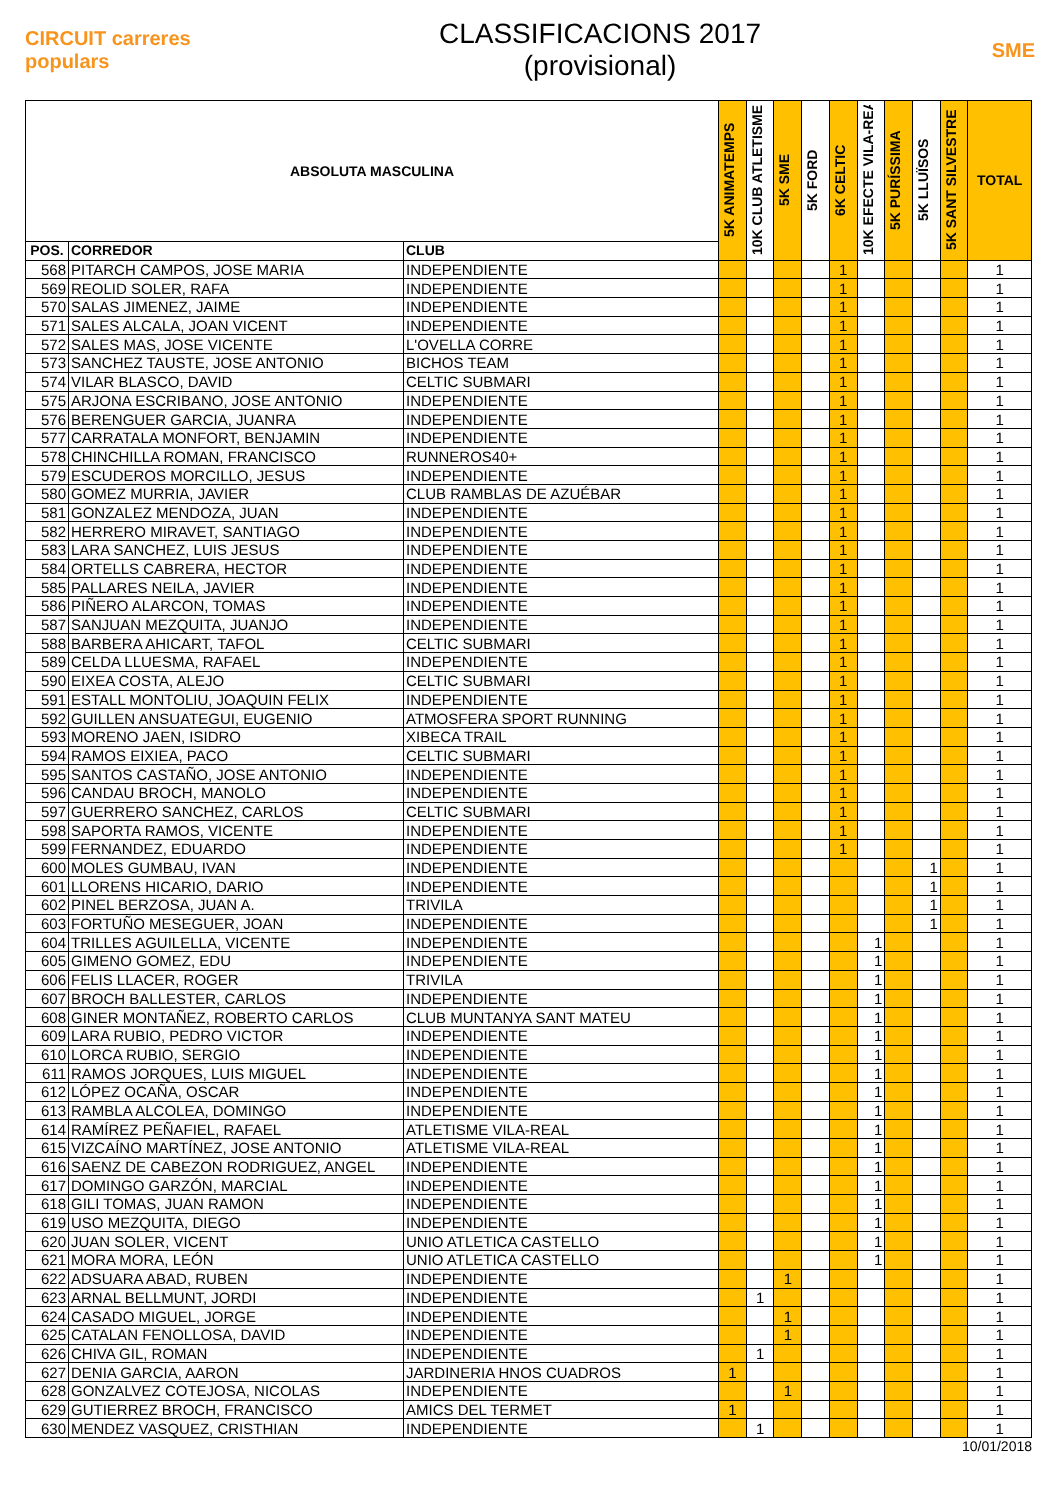CIRCUIT carreres populars
CLASSIFICACIONS 2017
(provisional)
SME
| ABSOLUTA MASCULINA | | | 5K ANIMATEMPS | 10K CLUB ATLETISME | 5K SME | 5K FORD | 6K CELTIC | 10K EFECTE VILA-REAL | 5K PURÍSSIMA | 5K LLUÏSOS | 5K SANT SILVESTRE | TOTAL |
| --- | --- | --- | --- | --- | --- | --- | --- | --- | --- | --- | --- | --- |
| POS. | CORREDOR | CLUB | | | | | | | | | | |
| 568 | PITARCH CAMPOS, JOSE MARIA | INDEPENDIENTE | | | | | 1 | | | | | 1 |
| 569 | REOLID SOLER, RAFA | INDEPENDIENTE | | | | | 1 | | | | | 1 |
| 570 | SALAS JIMENEZ, JAIME | INDEPENDIENTE | | | | | 1 | | | | | 1 |
| 571 | SALES ALCALA, JOAN VICENT | INDEPENDIENTE | | | | | 1 | | | | | 1 |
| 572 | SALES MAS, JOSE VICENTE | L'OVELLA CORRE | | | | | 1 | | | | | 1 |
| 573 | SANCHEZ TAUSTE, JOSE ANTONIO | BICHOS TEAM | | | | | 1 | | | | | 1 |
| 574 | VILAR BLASCO, DAVID | CELTIC SUBMARI | | | | | 1 | | | | | 1 |
| 575 | ARJONA ESCRIBANO, JOSE ANTONIO | INDEPENDIENTE | | | | | 1 | | | | | 1 |
| 576 | BERENGUER GARCIA, JUANRA | INDEPENDIENTE | | | | | 1 | | | | | 1 |
| 577 | CARRATALA MONFORT, BENJAMIN | INDEPENDIENTE | | | | | 1 | | | | | 1 |
| 578 | CHINCHILLA ROMAN, FRANCISCO | RUNNEROS40+ | | | | | 1 | | | | | 1 |
| 579 | ESCUDEROS MORCILLO, JESUS | INDEPENDIENTE | | | | | 1 | | | | | 1 |
| 580 | GOMEZ MURRIA, JAVIER | CLUB RAMBLAS DE AZUÉBAR | | | | | 1 | | | | | 1 |
| 581 | GONZALEZ MENDOZA, JUAN | INDEPENDIENTE | | | | | 1 | | | | | 1 |
| 582 | HERRERO MIRAVET, SANTIAGO | INDEPENDIENTE | | | | | 1 | | | | | 1 |
| 583 | LARA SANCHEZ, LUIS JESUS | INDEPENDIENTE | | | | | 1 | | | | | 1 |
| 584 | ORTELLS CABRERA, HECTOR | INDEPENDIENTE | | | | | 1 | | | | | 1 |
| 585 | PALLARES NEILA, JAVIER | INDEPENDIENTE | | | | | 1 | | | | | 1 |
| 586 | PIÑERO ALARCON, TOMAS | INDEPENDIENTE | | | | | 1 | | | | | 1 |
| 587 | SANJUAN MEZQUITA, JUANJO | INDEPENDIENTE | | | | | 1 | | | | | 1 |
| 588 | BARBERA AHICART, TAFOL | CELTIC SUBMARI | | | | | 1 | | | | | 1 |
| 589 | CELDA LLUESMA, RAFAEL | INDEPENDIENTE | | | | | 1 | | | | | 1 |
| 590 | EIXEA COSTA, ALEJO | CELTIC SUBMARI | | | | | 1 | | | | | 1 |
| 591 | ESTALL MONTOLIU, JOAQUIN FELIX | INDEPENDIENTE | | | | | 1 | | | | | 1 |
| 592 | GUILLEN ANSUATEGUI, EUGENIO | ATMOSFERA SPORT RUNNING | | | | | 1 | | | | | 1 |
| 593 | MORENO JAEN, ISIDRO | XIBECA TRAIL | | | | | 1 | | | | | 1 |
| 594 | RAMOS EIXIEA, PACO | CELTIC SUBMARI | | | | | 1 | | | | | 1 |
| 595 | SANTOS CASTAÑO, JOSE ANTONIO | INDEPENDIENTE | | | | | 1 | | | | | 1 |
| 596 | CANDAU BROCH, MANOLO | INDEPENDIENTE | | | | | 1 | | | | | 1 |
| 597 | GUERRERO SANCHEZ, CARLOS | CELTIC SUBMARI | | | | | 1 | | | | | 1 |
| 598 | SAPORTA RAMOS, VICENTE | INDEPENDIENTE | | | | | 1 | | | | | 1 |
| 599 | FERNANDEZ, EDUARDO | INDEPENDIENTE | | | | | 1 | | | | | 1 |
| 600 | MOLES GUMBAU, IVAN | INDEPENDIENTE | | | | | | | | 1 | | 1 |
| 601 | LLORENS HICARIO, DARIO | INDEPENDIENTE | | | | | | | | 1 | | 1 |
| 602 | PINEL BERZOSA, JUAN A. | TRIVILA | | | | | | | | 1 | | 1 |
| 603 | FORTUÑO MESEGUER, JOAN | INDEPENDIENTE | | | | | | | | 1 | | 1 |
| 604 | TRILLES AGUILELLA, VICENTE | INDEPENDIENTE | | | | | | 1 | | | | 1 |
| 605 | GIMENO GOMEZ, EDU | INDEPENDIENTE | | | | | | 1 | | | | 1 |
| 606 | FELIS LLACER, ROGER | TRIVILA | | | | | | 1 | | | | 1 |
| 607 | BROCH BALLESTER, CARLOS | INDEPENDIENTE | | | | | | 1 | | | | 1 |
| 608 | GINER MONTAÑEZ, ROBERTO CARLOS | CLUB MUNTANYA SANT MATEU | | | | | | 1 | | | | 1 |
| 609 | LARA RUBIO, PEDRO VICTOR | INDEPENDIENTE | | | | | | 1 | | | | 1 |
| 610 | LORCA RUBIO, SERGIO | INDEPENDIENTE | | | | | | 1 | | | | 1 |
| 611 | RAMOS JORQUES, LUIS MIGUEL | INDEPENDIENTE | | | | | | 1 | | | | 1 |
| 612 | LÓPEZ OCAÑA, OSCAR | INDEPENDIENTE | | | | | | 1 | | | | 1 |
| 613 | RAMBLA ALCOLEA, DOMINGO | INDEPENDIENTE | | | | | | 1 | | | | 1 |
| 614 | RAMÍREZ PEÑAFIEL, RAFAEL | ATLETISME VILA-REAL | | | | | | 1 | | | | 1 |
| 615 | VIZCAÍNO MARTÍNEZ, JOSE ANTONIO | ATLETISME VILA-REAL | | | | | | 1 | | | | 1 |
| 616 | SAENZ DE CABEZON RODRIGUEZ, ANGEL | INDEPENDIENTE | | | | | | 1 | | | | 1 |
| 617 | DOMINGO GARZÓN, MARCIAL | INDEPENDIENTE | | | | | | 1 | | | | 1 |
| 618 | GILI TOMAS, JUAN RAMON | INDEPENDIENTE | | | | | | 1 | | | | 1 |
| 619 | USO MEZQUITA, DIEGO | INDEPENDIENTE | | | | | | 1 | | | | 1 |
| 620 | JUAN SOLER, VICENT | UNIO ATLETICA CASTELLO | | | | | | 1 | | | | 1 |
| 621 | MORA MORA, LEÓN | UNIO ATLETICA CASTELLO | | | | | | 1 | | | | 1 |
| 622 | ADSUARA ABAD, RUBEN | INDEPENDIENTE | | | 1 | | | | | | | 1 |
| 623 | ARNAL BELLMUNT, JORDI | INDEPENDIENTE | | 1 | | | | | | | | 1 |
| 624 | CASADO MIGUEL, JORGE | INDEPENDIENTE | | | 1 | | | | | | | 1 |
| 625 | CATALAN FENOLLOSA, DAVID | INDEPENDIENTE | | | 1 | | | | | | | 1 |
| 626 | CHIVA GIL, ROMAN | INDEPENDIENTE | | 1 | | | | | | | | 1 |
| 627 | DENIA GARCIA, AARON | JARDINERIA HNOS CUADROS | 1 | | | | | | | | | 1 |
| 628 | GONZALVEZ COTEJOSA, NICOLAS | INDEPENDIENTE | | | 1 | | | | | | | 1 |
| 629 | GUTIERREZ BROCH, FRANCISCO | AMICS DEL TERMET | 1 | | | | | | | | | 1 |
| 630 | MENDEZ VASQUEZ, CRISTHIAN | INDEPENDIENTE | | 1 | | | | | | | | 1 |
10/01/2018